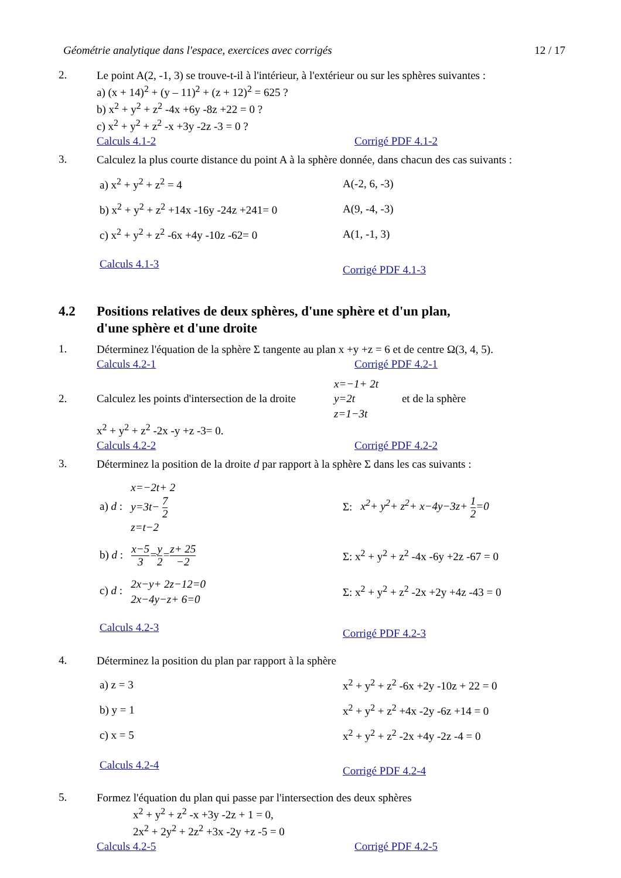Géométrie analytique dans l'espace, exercices avec corrigés 12 / 17
2.
Le point A(2, -1, 3) se trouve-t-il à l'intérieur, à l'extérieur ou sur les sphères suivantes :
a) (x + 14)<sup>2</sup> + (y – 11)<sup>2</sup> + (z + 12)<sup>2</sup> = 625 ?
b) x<sup>2</sup> + y<sup>2</sup> + z<sup>2</sup> -4x +6y -8z +22 = 0 ?
c) x<sup>2</sup> + y<sup>2</sup> + z<sup>2</sup> -x +3y -2z -3 = 0 ?
Calculs 4.1-2 Corrigé PDF 4.1-2
3.
Calculez la plus courte distance du point A à la sphère donnée, dans chacun des cas suivants :
a) x<sup>2</sup> + y<sup>2</sup> + z<sup>2</sup> = 4 A(-2, 6, -3)
b) x<sup>2</sup> + y<sup>2</sup> + z<sup>2</sup> +14x -16y -24z +241= 0
A(9, -4, -3)
c) x<sup>2</sup> + y<sup>2</sup> + z<sup>2</sup> -6x +4y -10z -62= 0 A(1, -1, 3)
Calculs 4.1-3
Corrigé PDF 4.1-3
4.2 Positions relatives de deux sphères, d'une sphère et d'un plan,
d'une sphère et d'une droite
1.
Déterminez l'équation de la sphère Σ tangente au plan x +y +z = 6 et de centre Ω(3, 4, 5).
Calculs 4.2-1 Corrigé PDF 4.2-1
2.
Calculez les points d'intersection de la droite x=−1+ 2t
y=2t
z=1−3t et de la sphère
x<sup>2</sup> + y<sup>2</sup> + z<sup>2</sup> -2x -y +z -3= 0.
Calculs 4.2-2 Corrigé PDF 4.2-2
3.
Déterminez la position de la droite d par rapport à la sphère Σ dans les cas suivants :
a) d : x=−2t+ 2
y=3t− 7 2
z=t−2
Σ: x<sup>2</sup>+ y<sup>2</sup>+ z<sup>2</sup>+ x−4y−3z+ 1 2=0
b) d : x−5 3=y 2=z+ 25 −2
Σ: x<sup>2</sup> + y<sup>2</sup> + z<sup>2</sup> -4x -6y +2z -67 = 0
c) d : 2x−y+ 2z−12=0
2x−4y−z+ 6=0
Σ: x<sup>2</sup> + y<sup>2</sup> + z<sup>2</sup> -2x +2y +4z -43 = 0
Calculs 4.2-3
Corrigé PDF 4.2-3
4.
Déterminez la position du plan par rapport à la sphère
a) z = 3
x<sup>2</sup> + y<sup>2</sup> + z<sup>2</sup> -6x +2y -10z + 22 = 0
b) y = 1
x<sup>2</sup> + y<sup>2</sup> + z<sup>2</sup> +4x -2y -6z +14 = 0
c) x = 5
x<sup>2</sup> + y<sup>2</sup> + z<sup>2</sup> -2x +4y -2z -4 = 0
Calculs 4.2-4
Corrigé PDF 4.2-4
5.
Formez l'équation du plan qui passe par l'intersection des deux sphères
x<sup>2</sup> + y<sup>2</sup> + z<sup>2</sup> -x +3y -2z + 1 = 0,
2x<sup>2</sup> + 2y<sup>2</sup> + 2z<sup>2</sup> +3x -2y +z -5 = 0
Calculs 4.2-5 Corrigé PDF 4.2-5